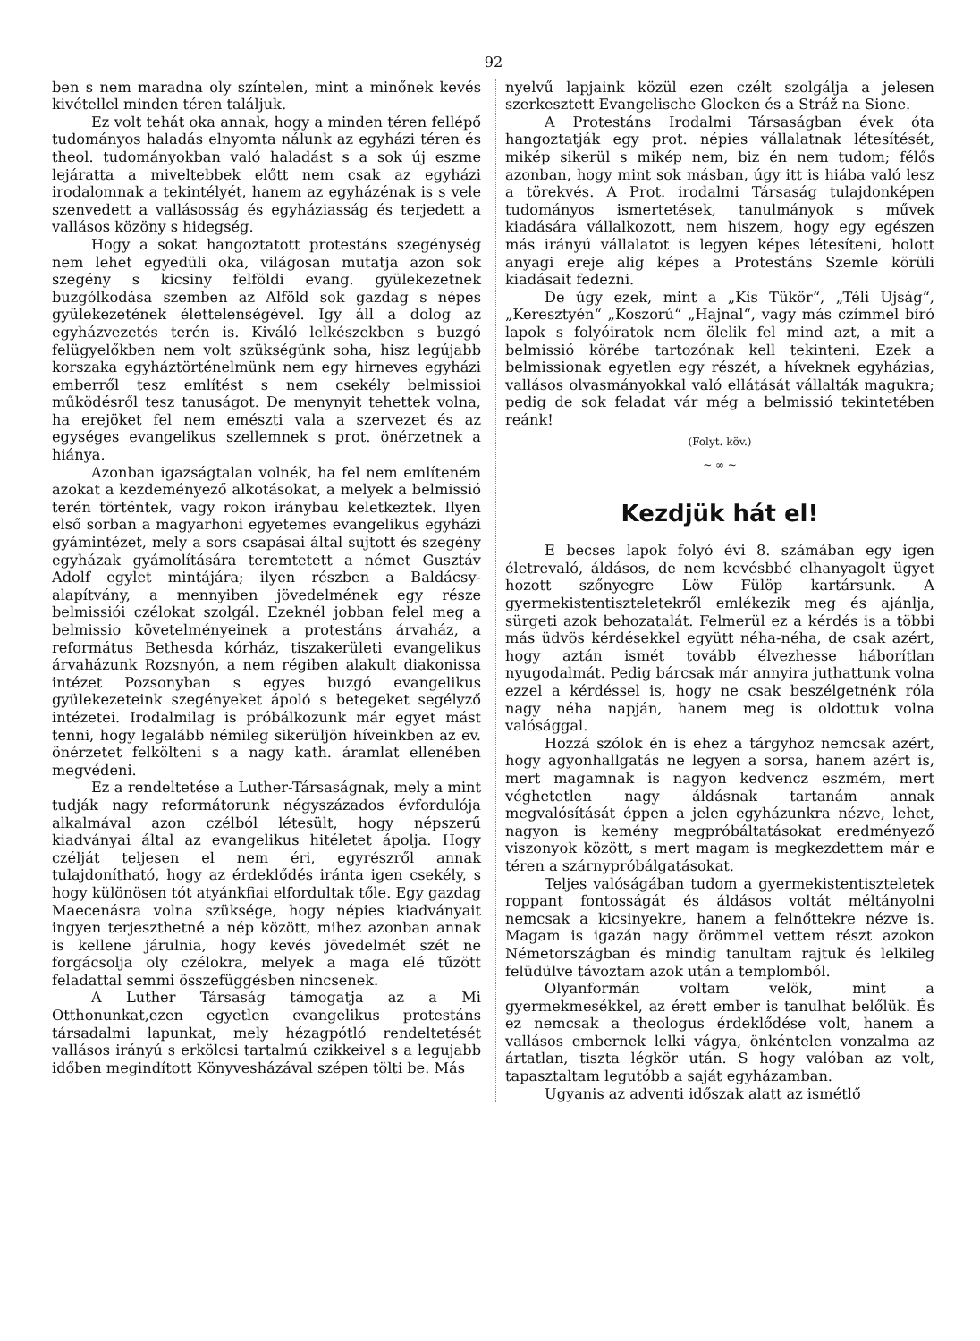92
ben s nem maradna oly színtelen, mint a minőnek kevés kivétellel minden téren találjuk.
Ez volt tehát oka annak, hogy a minden téren fellépő tudományos haladás elnyomta nálunk az egyházi téren és theol. tudományokban való haladást s a sok új eszme lejáratta a miveltebbek előtt nem csak az egyházi irodalomnak a tekintélyét, hanem az egyházénak is s vele szenvedett a vallásosság és egyháziasság és terjedett a vallásos közöny s hidegség.
Hogy a sokat hangoztatott protestáns szegénység nem lehet egyedüli oka, világosan mutatja azon sok szegény s kicsiny felföldi evang. gyülekezetnek buzgólkodása szemben az Alföld sok gazdag s népes gyülekezetének élettelenségével. Igy áll a dolog az egyházvezetés terén is. Kiváló lelkészekben s buzgó felügyelőkben nem volt szükségünk soha, hisz legújabb korszaka egyháztörténelmünk nem egy hirneves egyházi emberről tesz említést s nem csekély belmissioi működésről tesz tanuságot. De menynyit tehettek volna, ha erejöket fel nem emészti vala a szervezet és az egységes evangelikus szellemnek s prot. önérzetnek a hiánya.
Azonban igazságtalan volnék, ha fel nem említeném azokat a kezdeményező alkotásokat, a melyek a belmissió terén történtek, vagy rokon iránybau keletkeztek. Ilyen első sorban a magyarhoni egyetemes evangelikus egyházi gyámintézet, mely a sors csapásai által sujtott és szegény egyházak gyámolítására teremtetett a német Gusztáv Adolf egylet mintájára; ilyen részben a Baldácsy-alapítvány, a mennyiben jövedelmének egy része belmissiói czélokat szolgál. Ezeknél jobban felel meg a belmissio követelményeinek a protestáns árvaház, a református Bethesda kórház, tiszakerületi evangelikus árvaházunk Rozsnyón, a nem régiben alakult diakonissa intézet Pozsonyban s egyes buzgó evangelikus gyülekezeteink szegényeket ápoló s betegeket segélyző intézetei. Irodalmilag is próbálkozunk már egyet mást tenni, hogy legalább némileg sikerüljön híveinkben az ev. önérzetet felkölteni s a nagy kath. áramlat ellenében megvédeni.
Ez a rendeltetése a Luther-Társaságnak, mely a mint tudják nagy reformátorunk négyszázados évfordulója alkalmával azon czélból létesült, hogy népszerű kiadványai által az evangelikus hitéletet ápolja. Hogy czélját teljesen el nem éri, egyrészről annak tulajdonítható, hogy az érdeklődés iránta igen csekély, s hogy különösen tót atyánkfiai elfordultak tőle. Egy gazdag Maecenásra volna szüksége, hogy népies kiadványait ingyen terjeszthetné a nép között, mihez azonban annak is kellene járulnia, hogy kevés jövedelmét szét ne forgácsolja oly czélokra, melyek a maga elé tűzött feladattal semmi összefüggésben nincsenek.
A Luther Társaság támogatja az a Mi Otthonunkat,ezen egyetlen evangelikus protestáns társadalmi lapunkat, mely hézagpótló rendeltetését vallásos irányú s erkölcsi tartalmú czikkeivel s a legujabb időben megindított Könyvesházával szépen tölti be. Más
nyelvű lapjaink közül ezen czélt szolgálja a jelesen szerkesztett Evangelische Glocken és a Stráž na Sione.
A Protestáns Irodalmi Társaságban évek óta hangoztatják egy prot. népies vállalatnak létesítését, mikép sikerül s mikép nem, biz én nem tudom; félős azonban, hogy mint sok másban, úgy itt is hiába való lesz a törekvés. A Prot. irodalmi Társaság tulajdonképen tudományos ismertetések, tanulmányok s művek kiadására vállalkozott, nem hiszem, hogy egy egészen más irányú vállalatot is legyen képes létesíteni, holott anyagi ereje alig képes a Protestáns Szemle körüli kiadásait fedezni.
De úgy ezek, mint a „Kis Tükör“, „Téli Ujság“, „Keresztyén“ „Koszorú“ „Hajnal“, vagy más czímmel bíró lapok s folyóiratok nem ölelik fel mind azt, a mit a belmissió körébe tartozónak kell tekinteni. Ezek a belmissionak egyetlen egy részét, a híveknek egyházias, vallásos olvasmányokkal való ellátását vállalták magukra; pedig de sok feladat vár még a belmissió tekintetében reánk!
(Folyt. köv.)
~ ∞ ~
Kezdjük hát el!
E becses lapok folyó évi 8. számában egy igen életrevaló, áldásos, de nem kevésbbé elhanyagolt ügyet hozott szőnyegre Löw Fülöp kartársunk. A gyermekistentiszteletekről emlékezik meg és ajánlja, sürgeti azok behozatalát. Felmerül ez a kérdés is a többi más üdvös kérdésekkel együtt néha-néha, de csak azért, hogy aztán ismét tovább élvezhesse háborítlan nyugodalmát. Pedig bárcsak már annyira juthattunk volna ezzel a kérdéssel is, hogy ne csak beszélgetnénk róla nagy néha napján, hanem meg is oldottuk volna valósággal.
Hozzá szólok én is ehez a tárgyhoz nemcsak azért, hogy agyonhallgatás ne legyen a sorsa, hanem azért is, mert magamnak is nagyon kedvencz eszmém, mert véghetetlen nagy áldásnak tartanám annak megvalósítását éppen a jelen egyházunkra nézve, lehet, nagyon is kemény megpróbáltatásokat eredményező viszonyok között, s mert magam is megkezdettem már e téren a szárnypróbálgatásokat.
Teljes valóságában tudom a gyermekistentiszteletek roppant fontosságát és áldásos voltát méltányolni nemcsak a kicsinyekre, hanem a felnőttekre nézve is. Magam is igazán nagy örömmel vettem részt azokon Németországban és mindig tanultam rajtuk és lelkileg felüdülve távoztam azok után a templomból.
Olyanformán voltam velök, mint a gyermekmesékkel, az érett ember is tanulhat belőlük. És ez nemcsak a theologus érdeklődése volt, hanem a vallásos embernek lelki vágya, önkéntelen vonzalma az ártatlan, tiszta légkör után. S hogy valóban az volt, tapasztaltam legutóbb a saját egyházamban.
Ugyanis az adventi időszak alatt az ismétlő